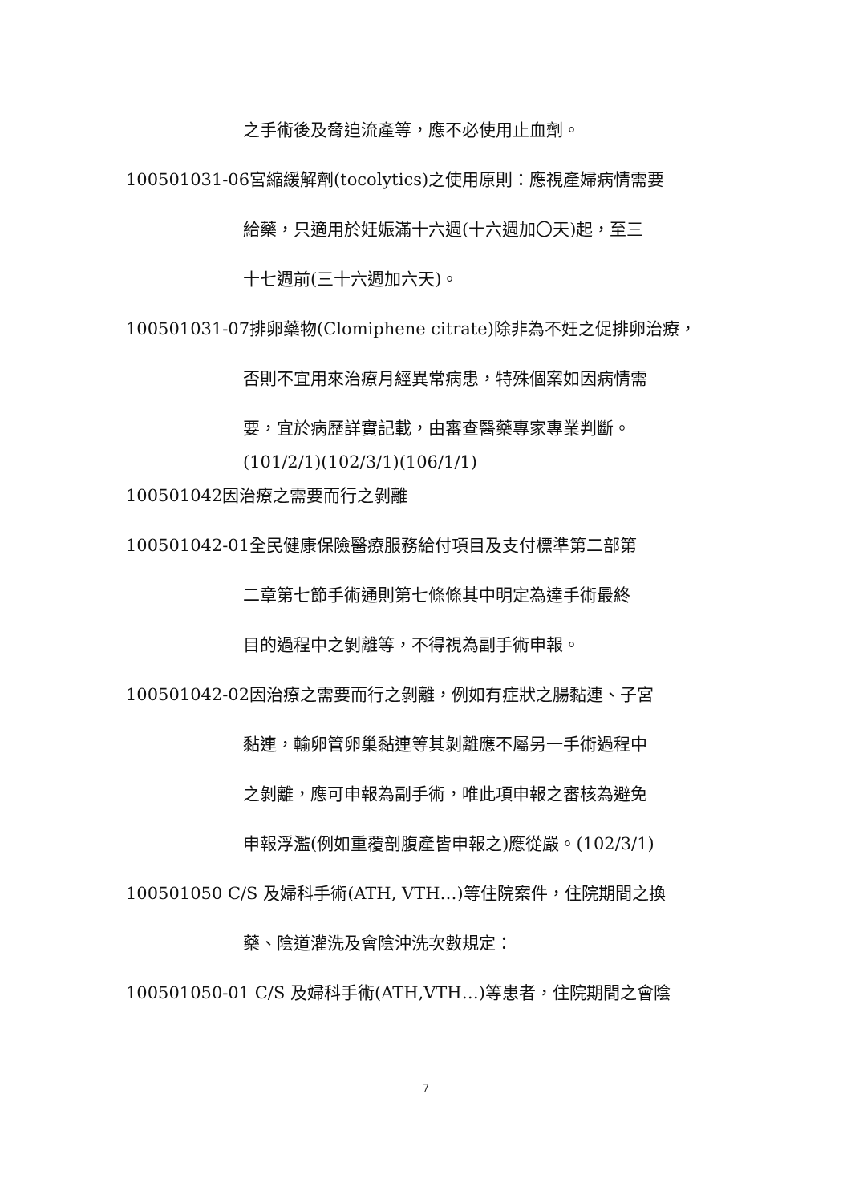之手術後及脅迫流產等，應不必使用止血劑。
100501031-06宮縮緩解劑(tocolytics)之使用原則：應視產婦病情需要
給藥，只適用於妊娠滿十六週(十六週加〇天)起，至三
十七週前(三十六週加六天)。
100501031-07排卵藥物(Clomiphene citrate)除非為不妊之促排卵治療，
否則不宜用來治療月經異常病患，特殊個案如因病情需
要，宜於病歷詳實記載，由審查醫藥專家專業判斷。
(101/2/1)(102/3/1)(106/1/1)
100501042因治療之需要而行之剝離
100501042-01全民健康保險醫療服務給付項目及支付標準第二部第
二章第七節手術通則第七條條其中明定為達手術最終
目的過程中之剝離等，不得視為副手術申報。
100501042-02因治療之需要而行之剝離，例如有症狀之腸黏連、子宮
黏連，輸卵管卵巢黏連等其剝離應不屬另一手術過程中
之剝離，應可申報為副手術，唯此項申報之審核為避免
申報浮濫(例如重覆剖腹產皆申報之)應從嚴。(102/3/1)
100501050 C/S 及婦科手術(ATH, VTH…)等住院案件，住院期間之換
藥、陰道灌洗及會陰沖洗次數規定：
100501050-01 C/S 及婦科手術(ATH,VTH…)等患者，住院期間之會陰
7